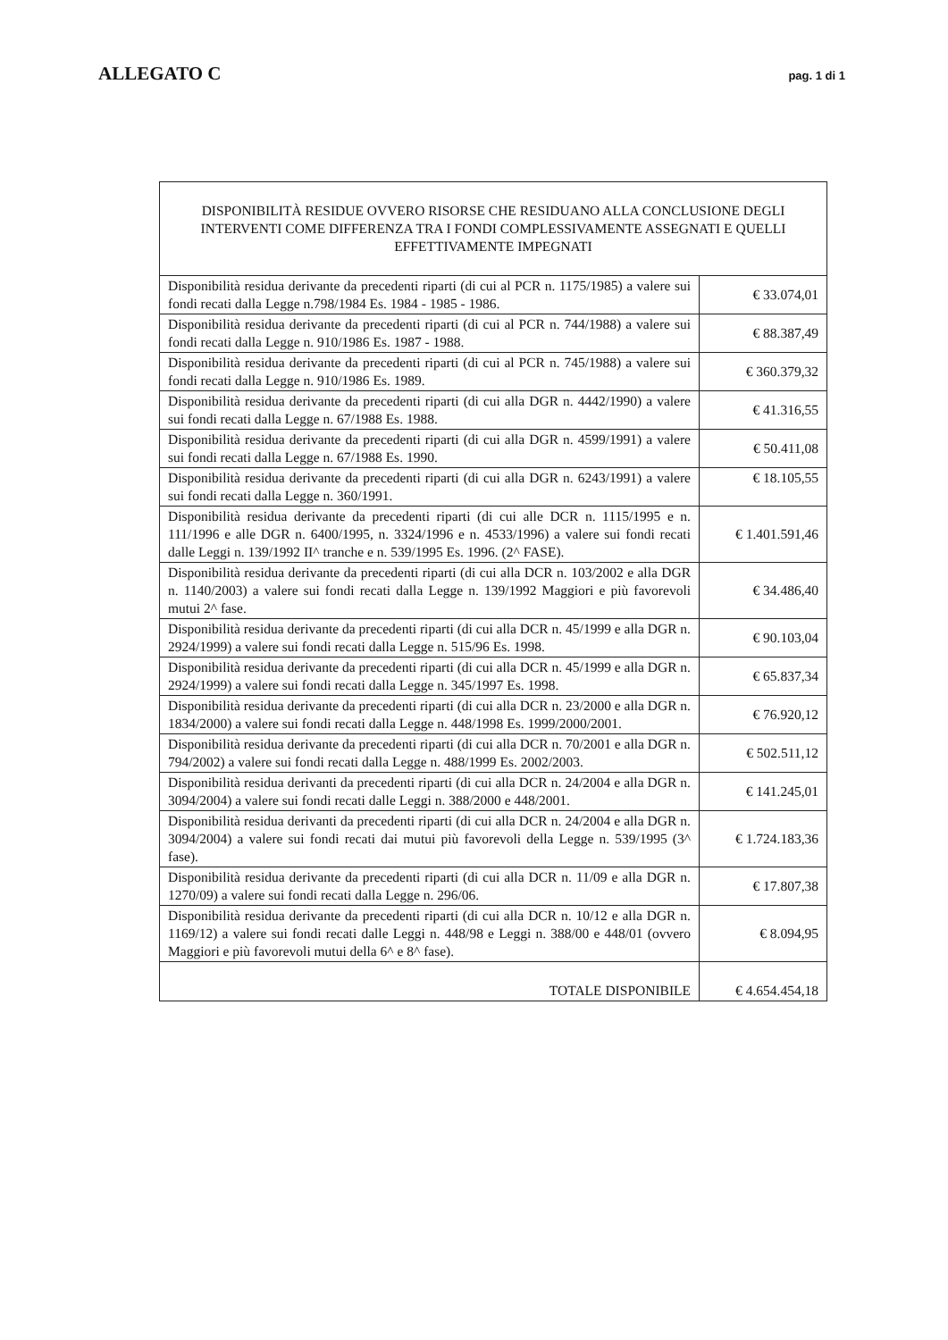ALLEGATO C
pag. 1 di 1
| DISPONIBILITÀ RESIDUE OVVERO RISORSE CHE RESIDUANO ALLA CONCLUSIONE DEGLI INTERVENTI COME DIFFERENZA TRA I FONDI COMPLESSIVAMENTE ASSEGNATI E QUELLI EFFETTIVAMENTE IMPEGNATI | |
| --- | --- |
| Disponibilità residua derivante da precedenti riparti (di cui al PCR n. 1175/1985) a valere sui fondi recati dalla Legge n.798/1984 Es. 1984 - 1985 - 1986. | € 33.074,01 |
| Disponibilità residua derivante da precedenti riparti (di cui al PCR n. 744/1988) a valere sui fondi recati dalla Legge n. 910/1986 Es. 1987 - 1988. | € 88.387,49 |
| Disponibilità residua derivante da precedenti riparti (di cui al PCR n. 745/1988) a valere sui fondi recati dalla Legge n. 910/1986 Es. 1989. | € 360.379,32 |
| Disponibilità residua derivante da precedenti riparti (di cui alla DGR n. 4442/1990) a valere sui fondi recati dalla Legge n. 67/1988 Es. 1988. | € 41.316,55 |
| Disponibilità residua derivante da precedenti riparti (di cui alla DGR n. 4599/1991) a valere sui fondi recati dalla Legge n. 67/1988 Es. 1990. | € 50.411,08 |
| Disponibilità residua derivante da precedenti riparti (di cui alla DGR n. 6243/1991) a valere sui fondi recati dalla Legge n. 360/1991. | € 18.105,55 |
| Disponibilità residua derivante da precedenti riparti (di cui alle DCR n. 1115/1995 e n. 111/1996 e alle DGR n. 6400/1995, n. 3324/1996 e n. 4533/1996) a valere sui fondi recati dalle Leggi n. 139/1992 II^ tranche e n. 539/1995 Es. 1996. (2^ FASE). | € 1.401.591,46 |
| Disponibilità residua derivante da precedenti riparti (di cui alla DCR n. 103/2002 e alla DGR n. 1140/2003) a valere sui fondi recati dalla Legge n. 139/1992 Maggiori e più favorevoli mutui 2^ fase. | € 34.486,40 |
| Disponibilità residua derivante da precedenti riparti (di cui alla DCR n. 45/1999 e alla DGR n. 2924/1999) a valere sui fondi recati dalla Legge n. 515/96 Es. 1998. | € 90.103,04 |
| Disponibilità residua derivante da precedenti riparti (di cui alla DCR n. 45/1999 e alla DGR n. 2924/1999) a valere sui fondi recati dalla Legge n. 345/1997 Es. 1998. | € 65.837,34 |
| Disponibilità residua derivante da precedenti riparti (di cui alla DCR n. 23/2000 e alla DGR n. 1834/2000) a valere sui fondi recati dalla Legge n. 448/1998 Es. 1999/2000/2001. | € 76.920,12 |
| Disponibilità residua derivante da precedenti riparti (di cui alla DCR n. 70/2001 e alla DGR n. 794/2002) a valere sui fondi recati dalla Legge n. 488/1999 Es. 2002/2003. | € 502.511,12 |
| Disponibilità residua derivanti da precedenti riparti (di cui alla DCR n. 24/2004 e alla DGR n. 3094/2004) a valere sui fondi recati dalle Leggi n. 388/2000 e 448/2001. | € 141.245,01 |
| Disponibilità residua derivanti da precedenti riparti (di cui alla DCR n. 24/2004 e alla DGR n. 3094/2004) a valere sui fondi recati dai mutui più favorevoli della Legge n. 539/1995 (3^ fase). | € 1.724.183,36 |
| Disponibilità residua derivante da precedenti riparti (di cui alla DCR n. 11/09 e alla DGR n. 1270/09) a valere sui fondi recati dalla Legge n. 296/06. | € 17.807,38 |
| Disponibilità residua derivante da precedenti riparti (di cui alla DCR n. 10/12 e alla DGR n. 1169/12) a valere sui fondi recati dalle Leggi n. 448/98 e Leggi n. 388/00 e 448/01 (ovvero Maggiori e più favorevoli mutui della 6^ e 8^ fase). | € 8.094,95 |
| TOTALE DISPONIBILE | € 4.654.454,18 |